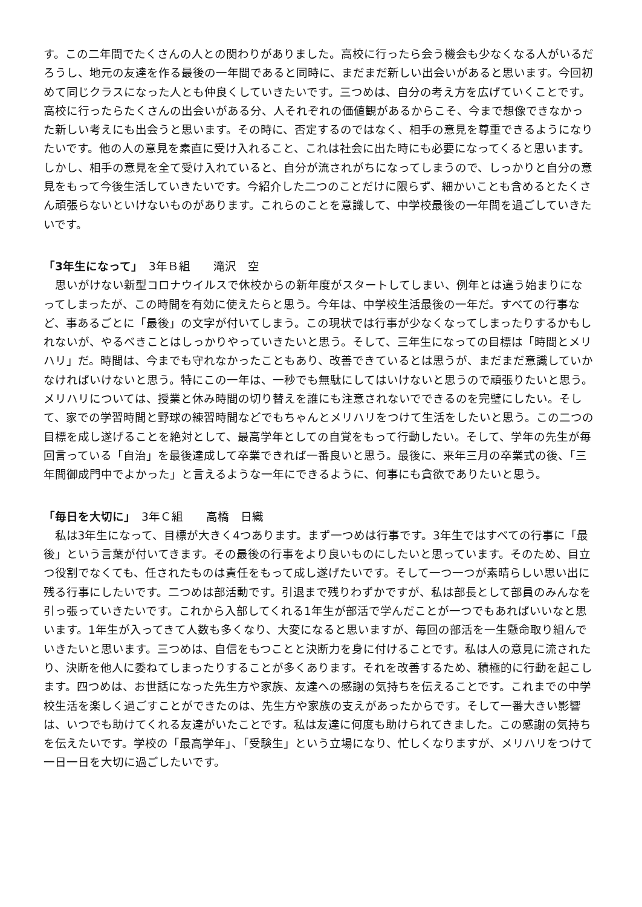す。この二年間でたくさんの人との関わりがありました。高校に行ったら会う機会も少なくなる人がいるだろうし、地元の友達を作る最後の一年間であると同時に、まだまだ新しい出会いがあると思います。今回初めて同じクラスになった人とも仲良くしていきたいです。三つめは、自分の考え方を広げていくことです。高校に行ったらたくさんの出会いがある分、人それぞれの価値観があるからこそ、今まで想像できなかった新しい考えにも出会うと思います。その時に、否定するのではなく、相手の意見を尊重できるようになりたいです。他の人の意見を素直に受け入れること、これは社会に出た時にも必要になってくると思います。しかし、相手の意見を全て受け入れていると、自分が流されがちになってしまうので、しっかりと自分の意見をもって今後生活していきたいです。今紹介した二つのことだけに限らず、細かいことも含めるとたくさん頑張らないといけないものがあります。これらのことを意識して、中学校最後の一年間を過ごしていきたいです。
「3年生になって」　3年Ｂ組　　滝沢　空
思いがけない新型コロナウイルスで休校からの新年度がスタートしてしまい、例年とは違う始まりになってしまったが、この時間を有効に使えたらと思う。今年は、中学校生活最後の一年だ。すべての行事など、事あるごとに「最後」の文字が付いてしまう。この現状では行事が少なくなってしまったりするかもしれないが、やるべきことはしっかりやっていきたいと思う。そして、三年生になっての目標は「時間とメリハリ」だ。時間は、今までも守れなかったこともあり、改善できているとは思うが、まだまだ意識していかなければいけないと思う。特にこの一年は、一秒でも無駄にしてはいけないと思うので頑張りたいと思う。メリハリについては、授業と休み時間の切り替えを誰にも注意されないでできるのを完璧にしたい。そして、家での学習時間と野球の練習時間などでもちゃんとメリハリをつけて生活をしたいと思う。この二つの目標を成し遂げることを絶対として、最高学年としての自覚をもって行動したい。そして、学年の先生が毎回言っている「自治」を最後達成して卒業できれば一番良いと思う。最後に、来年三月の卒業式の後、「三年間御成門中でよかった」と言えるような一年にできるように、何事にも貪欲でありたいと思う。
「毎日を大切に」　3年Ｃ組　　高橋　日織
私は3年生になって、目標が大きく4つあります。まず一つめは行事です。3年生ではすべての行事に「最後」という言葉が付いてきます。その最後の行事をより良いものにしたいと思っています。そのため、目立つ役割でなくても、任されたものは責任をもって成し遂げたいです。そして一つ一つが素晴らしい思い出に残る行事にしたいです。二つめは部活動です。引退まで残りわずかですが、私は部長として部員のみんなを引っ張っていきたいです。これから入部してくれる1年生が部活で学んだことが一つでもあればいいなと思います。1年生が入ってきて人数も多くなり、大変になると思いますが、毎回の部活を一生懸命取り組んでいきたいと思います。三つめは、自信をもつことと決断力を身に付けることです。私は人の意見に流されたり、決断を他人に委ねてしまったりすることが多くあります。それを改善するため、積極的に行動を起こします。四つめは、お世話になった先生方や家族、友達への感謝の気持ちを伝えることです。これまでの中学校生活を楽しく過ごすことができたのは、先生方や家族の支えがあったからです。そして一番大きい影響は、いつでも助けてくれる友達がいたことです。私は友達に何度も助けられてきました。この感謝の気持ちを伝えたいです。学校の「最高学年」、「受験生」という立場になり、忙しくなりますが、メリハリをつけて一日一日を大切に過ごしたいです。